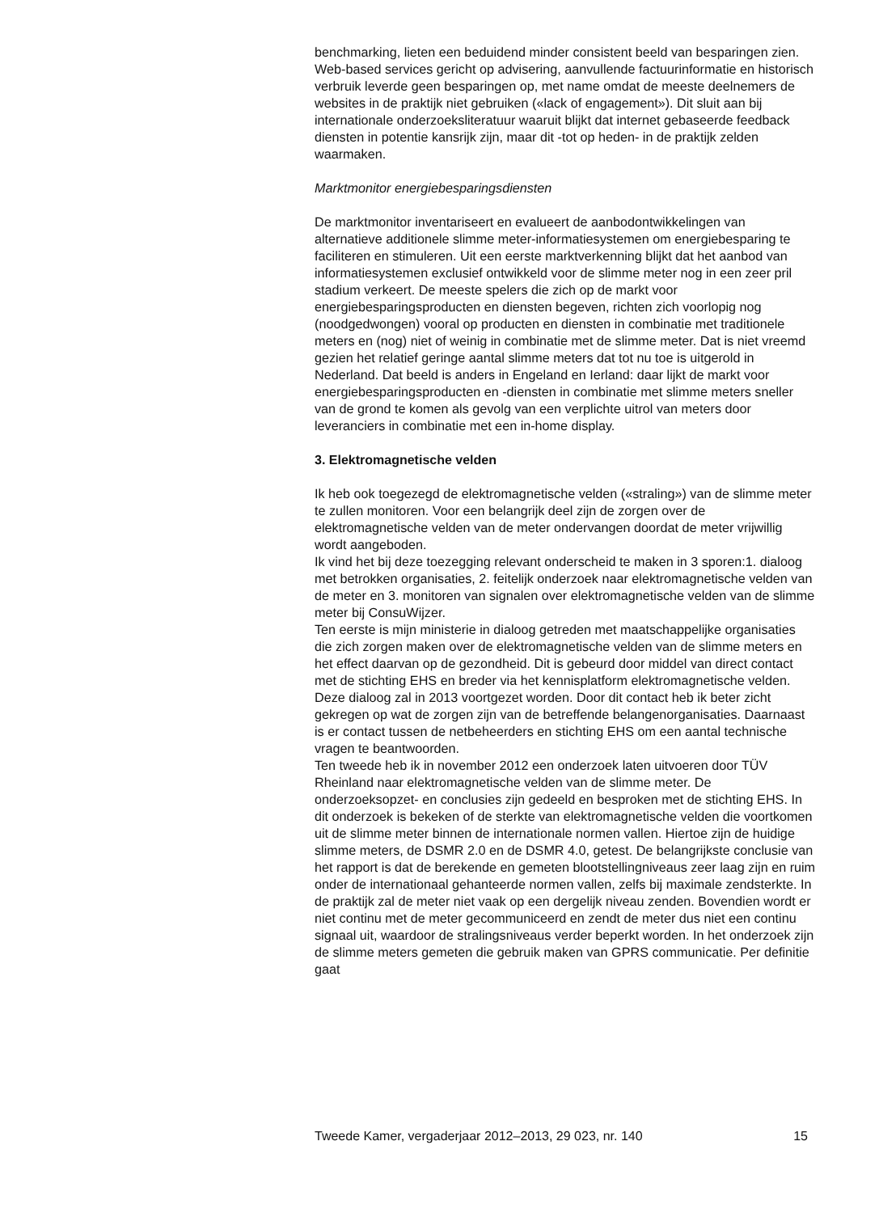benchmarking, lieten een beduidend minder consistent beeld van besparingen zien. Web-based services gericht op advisering, aanvullende factuurinformatie en historisch verbruik leverde geen besparingen op, met name omdat de meeste deelnemers de websites in de praktijk niet gebruiken («lack of engagement»). Dit sluit aan bij internationale onderzoeksliteratuur waaruit blijkt dat internet gebaseerde feedback diensten in potentie kansrijk zijn, maar dit -tot op heden- in de praktijk zelden waarmaken.
Marktmonitor energiebesparingsdiensten
De marktmonitor inventariseert en evalueert de aanbodontwikkelingen van alternatieve additionele slimme meter-informatiesystemen om energiebesparing te faciliteren en stimuleren. Uit een eerste marktverkenning blijkt dat het aanbod van informatiesystemen exclusief ontwikkeld voor de slimme meter nog in een zeer pril stadium verkeert. De meeste spelers die zich op de markt voor energiebesparingsproducten en diensten begeven, richten zich voorlopig nog (noodgedwongen) vooral op producten en diensten in combinatie met traditionele meters en (nog) niet of weinig in combinatie met de slimme meter. Dat is niet vreemd gezien het relatief geringe aantal slimme meters dat tot nu toe is uitgerold in Nederland. Dat beeld is anders in Engeland en Ierland: daar lijkt de markt voor energiebesparingsproducten en -diensten in combinatie met slimme meters sneller van de grond te komen als gevolg van een verplichte uitrol van meters door leveranciers in combinatie met een in-home display.
3. Elektromagnetische velden
Ik heb ook toegezegd de elektromagnetische velden («straling») van de slimme meter te zullen monitoren. Voor een belangrijk deel zijn de zorgen over de elektromagnetische velden van de meter ondervangen doordat de meter vrijwillig wordt aangeboden.
Ik vind het bij deze toezegging relevant onderscheid te maken in 3 sporen:1. dialoog met betrokken organisaties, 2. feitelijk onderzoek naar elektromagnetische velden van de meter en 3. monitoren van signalen over elektromagnetische velden van de slimme meter bij ConsuWijzer.
Ten eerste is mijn ministerie in dialoog getreden met maatschappelijke organisaties die zich zorgen maken over de elektromagnetische velden van de slimme meters en het effect daarvan op de gezondheid. Dit is gebeurd door middel van direct contact met de stichting EHS en breder via het kennisplatform elektromagnetische velden. Deze dialoog zal in 2013 voortgezet worden. Door dit contact heb ik beter zicht gekregen op wat de zorgen zijn van de betreffende belangenorganisaties. Daarnaast is er contact tussen de netbeheerders en stichting EHS om een aantal technische vragen te beantwoorden.
Ten tweede heb ik in november 2012 een onderzoek laten uitvoeren door TÜV Rheinland naar elektromagnetische velden van de slimme meter. De onderzoeksopzet- en conclusies zijn gedeeld en besproken met de stichting EHS. In dit onderzoek is bekeken of de sterkte van elektromagnetische velden die voortkomen uit de slimme meter binnen de internationale normen vallen. Hiertoe zijn de huidige slimme meters, de DSMR 2.0 en de DSMR 4.0, getest. De belangrijkste conclusie van het rapport is dat de berekende en gemeten blootstellingniveaus zeer laag zijn en ruim onder de internationaal gehanteerde normen vallen, zelfs bij maximale zendsterkte. In de praktijk zal de meter niet vaak op een dergelijk niveau zenden. Bovendien wordt er niet continu met de meter gecommuniceerd en zendt de meter dus niet een continu signaal uit, waardoor de stralingsniveaus verder beperkt worden. In het onderzoek zijn de slimme meters gemeten die gebruik maken van GPRS communicatie. Per definitie gaat
Tweede Kamer, vergaderjaar 2012–2013, 29 023, nr. 140 15